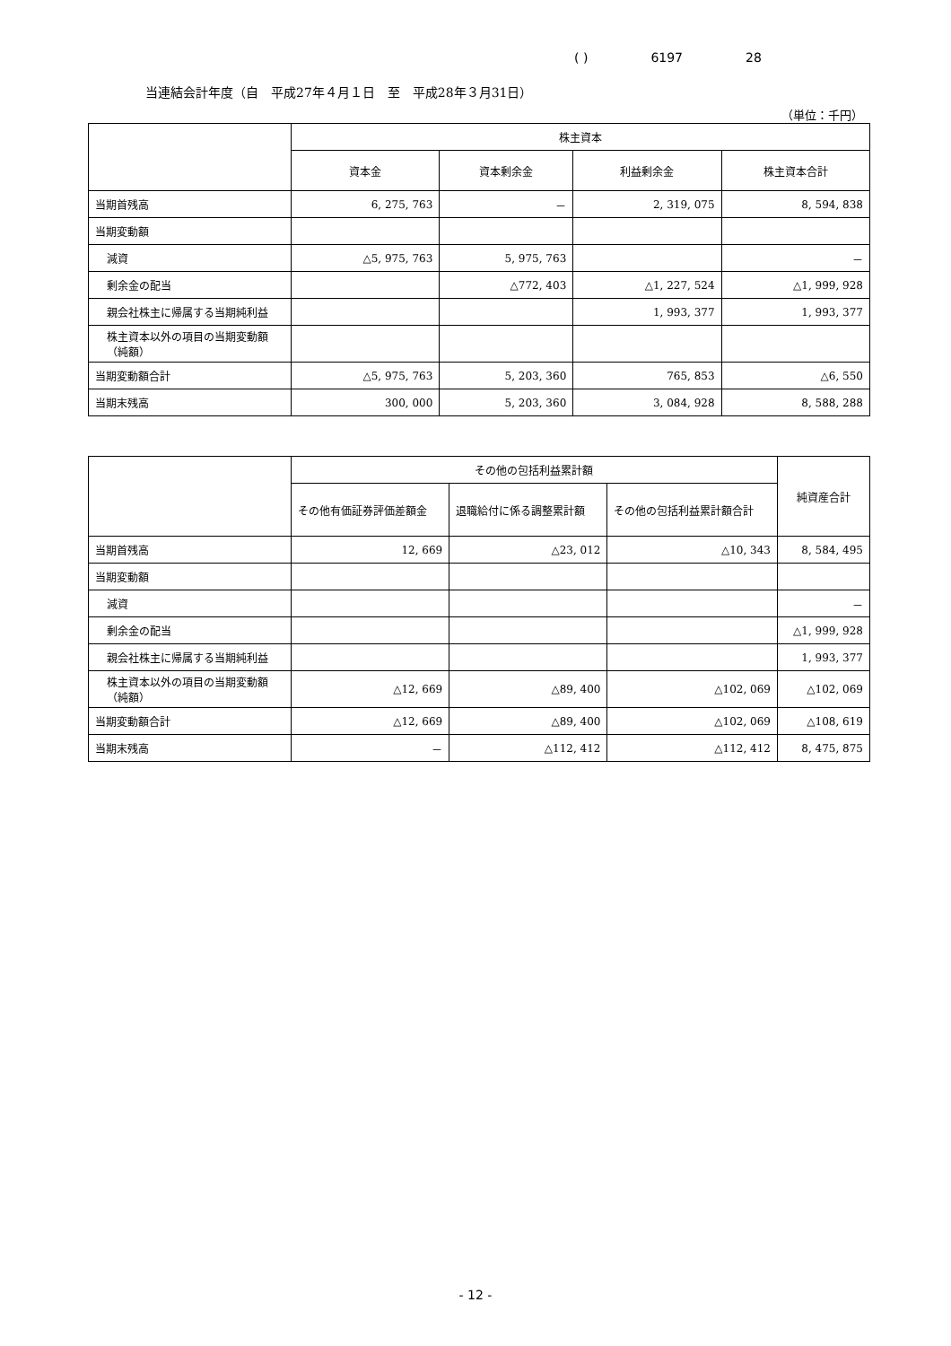( ) 6197 28
当連結会計年度（自　平成27年４月１日　至　平成28年３月31日）
（単位：千円）
| | 株主資本 | | | |
| --- | --- | --- | --- | --- |
| | 資本金 | 資本剰余金 | 利益剰余金 | 株主資本合計 |
| 当期首残高 | 6, 275, 763 | － | 2, 319, 075 | 8, 594, 838 |
| 当期変動額 | | | | |
| 減資 | △5, 975, 763 | 5, 975, 763 | | － |
| 剰余金の配当 | | △772, 403 | △1, 227, 524 | △1, 999, 928 |
| 親会社株主に帰属する当期純利益 | | | 1, 993, 377 | 1, 993, 377 |
| 株主資本以外の項目の当期変動額（純額） | | | | |
| 当期変動額合計 | △5, 975, 763 | 5, 203, 360 | 765, 853 | △6, 550 |
| 当期末残高 | 300, 000 | 5, 203, 360 | 3, 084, 928 | 8, 588, 288 |
| | その他の包括利益累計額 | | | 純資産合計 |
| --- | --- | --- | --- | --- |
| | その他有価証券評価差額金 | 退職給付に係る調整累計額 | その他の包括利益累計額合計 | |
| 当期首残高 | 12, 669 | △23, 012 | △10, 343 | 8, 584, 495 |
| 当期変動額 | | | | |
| 減資 | | | | － |
| 剰余金の配当 | | | | △1, 999, 928 |
| 親会社株主に帰属する当期純利益 | | | | 1, 993, 377 |
| 株主資本以外の項目の当期変動額（純額） | △12, 669 | △89, 400 | △102, 069 | △102, 069 |
| 当期変動額合計 | △12, 669 | △89, 400 | △102, 069 | △108, 619 |
| 当期末残高 | － | △112, 412 | △112, 412 | 8, 475, 875 |
- 12 -